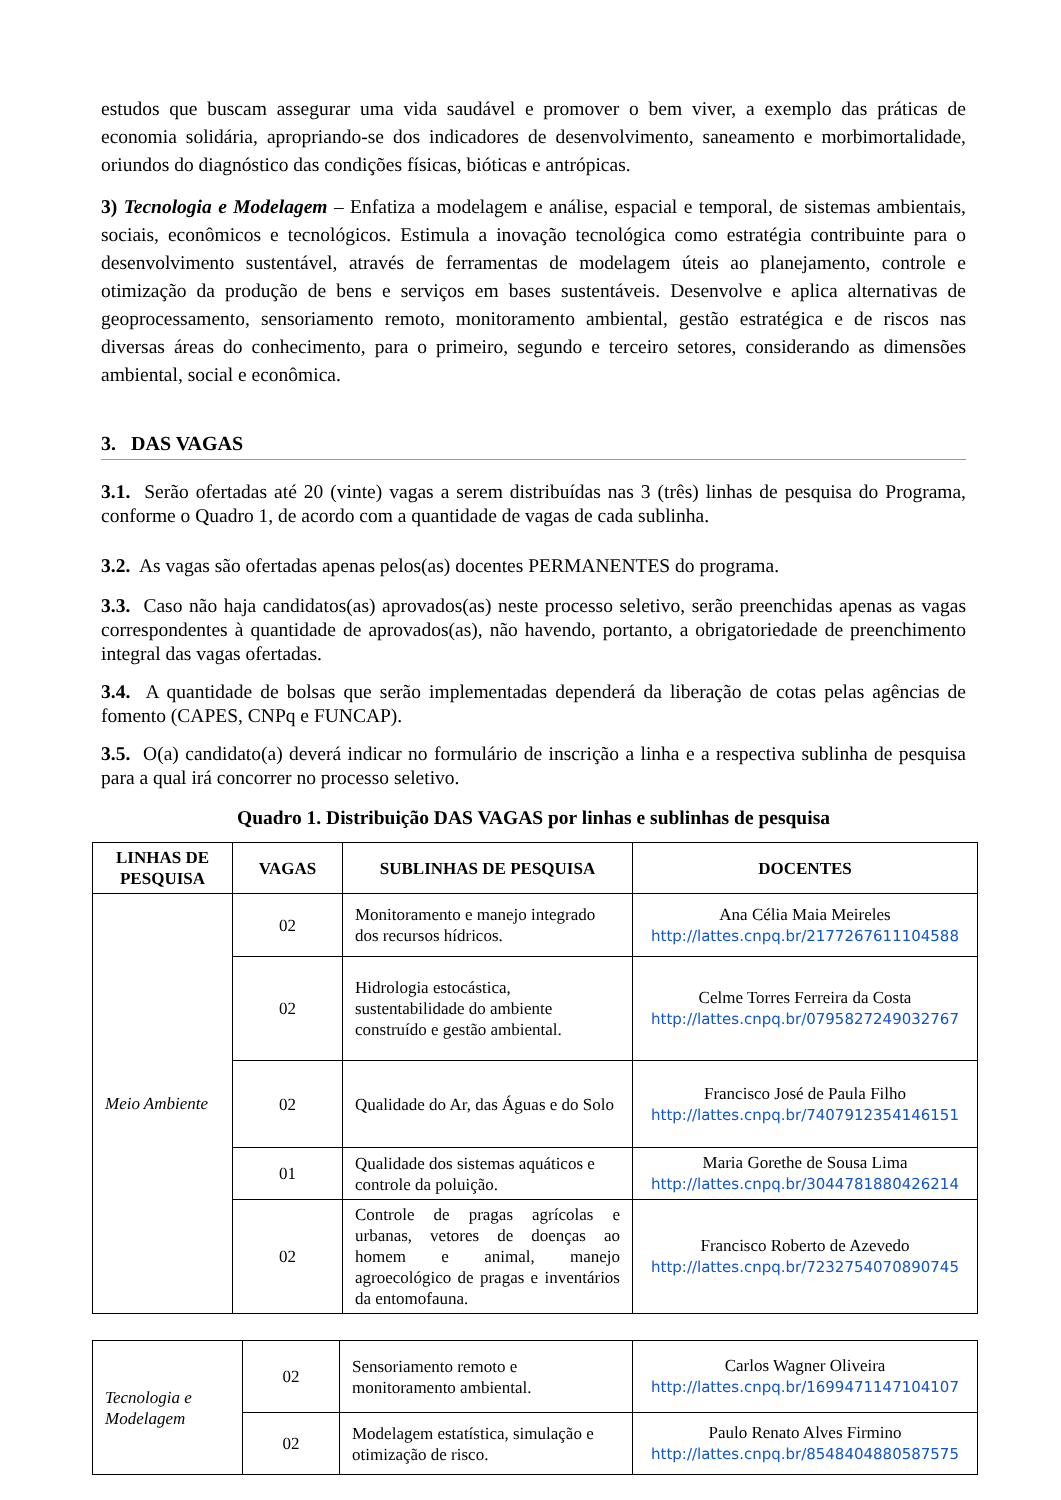estudos que buscam assegurar uma vida saudável e promover o bem viver, a exemplo das práticas de economia solidária, apropriando-se dos indicadores de desenvolvimento, saneamento e morbimortalidade, oriundos do diagnóstico das condições físicas, bióticas e antrópicas.
3) Tecnologia e Modelagem – Enfatiza a modelagem e análise, espacial e temporal, de sistemas ambientais, sociais, econômicos e tecnológicos. Estimula a inovação tecnológica como estratégia contribuinte para o desenvolvimento sustentável, através de ferramentas de modelagem úteis ao planejamento, controle e otimização da produção de bens e serviços em bases sustentáveis. Desenvolve e aplica alternativas de geoprocessamento, sensoriamento remoto, monitoramento ambiental, gestão estratégica e de riscos nas diversas áreas do conhecimento, para o primeiro, segundo e terceiro setores, considerando as dimensões ambiental, social e econômica.
3. DAS VAGAS
3.1. Serão ofertadas até 20 (vinte) vagas a serem distribuídas nas 3 (três) linhas de pesquisa do Programa, conforme o Quadro 1, de acordo com a quantidade de vagas de cada sublinha.
3.2. As vagas são ofertadas apenas pelos(as) docentes PERMANENTES do programa.
3.3. Caso não haja candidatos(as) aprovados(as) neste processo seletivo, serão preenchidas apenas as vagas correspondentes à quantidade de aprovados(as), não havendo, portanto, a obrigatoriedade de preenchimento integral das vagas ofertadas.
3.4. A quantidade de bolsas que serão implementadas dependerá da liberação de cotas pelas agências de fomento (CAPES, CNPq e FUNCAP).
3.5. O(a) candidato(a) deverá indicar no formulário de inscrição a linha e a respectiva sublinha de pesquisa para a qual irá concorrer no processo seletivo.
Quadro 1. Distribuição DAS VAGAS por linhas e sublinhas de pesquisa
| LINHAS DE PESQUISA | VAGAS | SUBLINHAS DE PESQUISA | DOCENTES |
| --- | --- | --- | --- |
| Meio Ambiente | 02 | Monitoramento e manejo integrado dos recursos hídricos. | Ana Célia Maia Meireles http://lattes.cnpq.br/2177267611104588 |
| | 02 | Hidrologia estocástica, sustentabilidade do ambiente construído e gestão ambiental. | Celme Torres Ferreira da Costa http://lattes.cnpq.br/0795827249032767 |
| | 02 | Qualidade do Ar, das Águas e do Solo | Francisco José de Paula Filho http://lattes.cnpq.br/7407912354146151 |
| | 01 | Qualidade dos sistemas aquáticos e controle da poluição. | Maria Gorethe de Sousa Lima http://lattes.cnpq.br/3044781880426214 |
| | 02 | Controle de pragas agrícolas e urbanas, vetores de doenças ao homem e animal, manejo agroecológico de pragas e inventários da entomofauna. | Francisco Roberto de Azevedo http://lattes.cnpq.br/7232754070890745 |
| Tecnologia e Modelagem | 02 | Sensoriamento remoto e monitoramento ambiental. | Carlos Wagner Oliveira http://lattes.cnpq.br/1699471147104107 |
| | 02 | Modelagem estatística, simulação e otimização de risco. | Paulo Renato Alves Firmino http://lattes.cnpq.br/8548404880587575 |